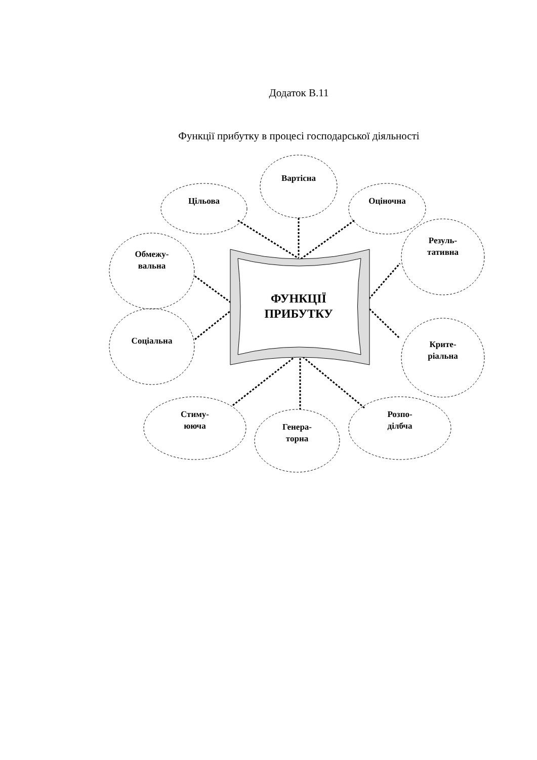Додаток В.11
Функції прибутку в процесі господарської діяльності
Вартісна
Цільова
Оціночна
Обмежу-
вальна
Резуль-
тативна
Соціальна
Крите-
ріальна
Стиму-
ююча
Генера-
торна
Розпо-
ділбча
ФУНКЦІЇ
ПРИБУТКУ